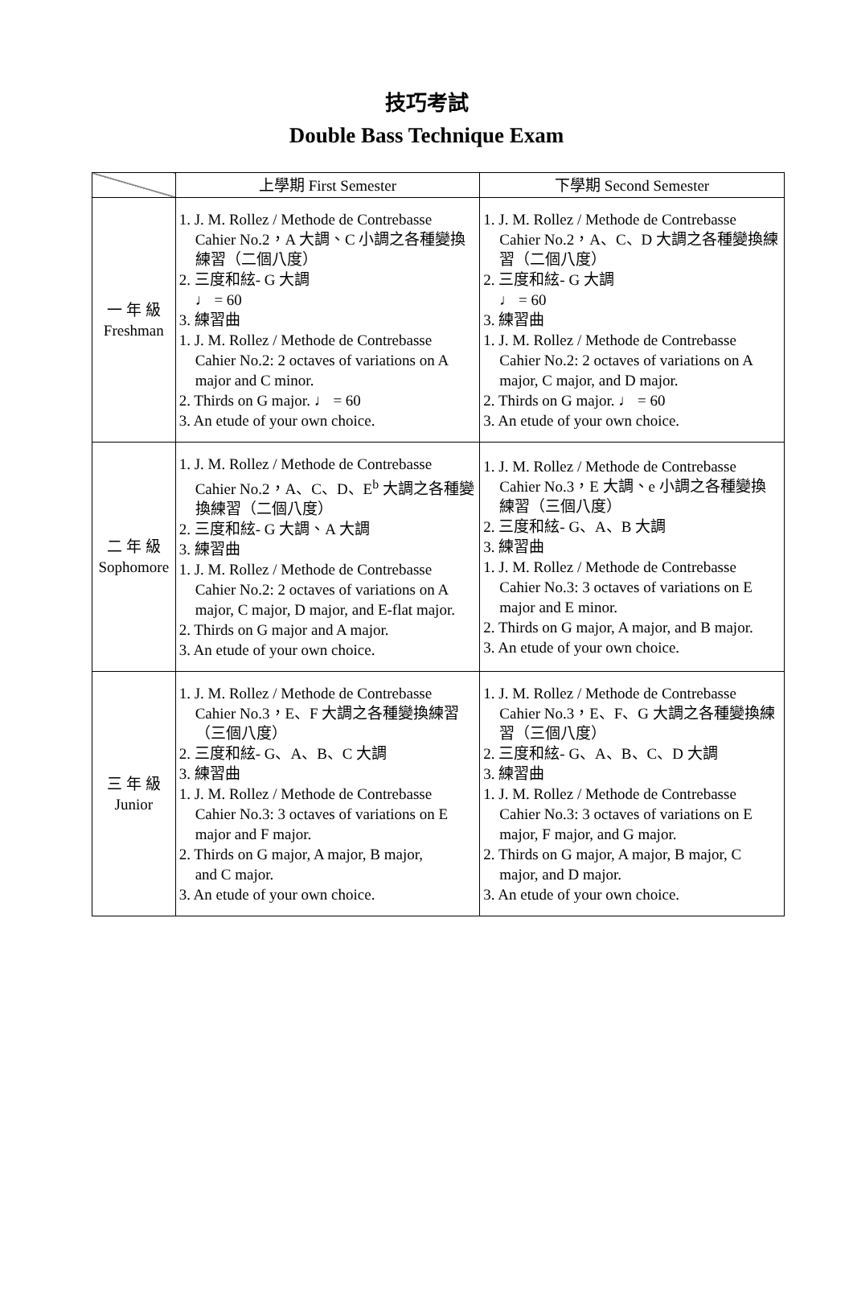技巧考試
Double Bass Technique Exam
| | 上學期 First Semester | 下學期 Second Semester |
| --- | --- | --- |
| 一 年 級 Freshman | 1. J. M. Rollez / Methode de Contrebasse Cahier No.2，A 大調、C 小調之各種變換練習（二個八度） 2. 三度和絃- G 大調 ♩ = 60 3. 練習曲 1. J. M. Rollez / Methode de Contrebasse Cahier No.2: 2 octaves of variations on A major and C minor. 2. Thirds on G major. ♩ = 60 3. An etude of your own choice. | 1. J. M. Rollez / Methode de Contrebasse Cahier No.2，A、C、D 大調之各種變換練習（二個八度） 2. 三度和絃- G 大調 ♩ = 60 3. 練習曲 1. J. M. Rollez / Methode de Contrebasse Cahier No.2: 2 octaves of variations on A major, C major, and D major. 2. Thirds on G major. ♩ = 60 3. An etude of your own choice. |
| 二 年 級 Sophomore | 1. J. M. Rollez / Methode de Contrebasse Cahier No.2，A、C、D、E<sup>b</sup> 大調之各種變換練習（二個八度） 2. 三度和絃- G 大調、A 大調 3. 練習曲 1. J. M. Rollez / Methode de Contrebasse Cahier No.2: 2 octaves of variations on A major, C major, D major, and E-flat major. 2. Thirds on G major and A major. 3. An etude of your own choice. | 1. J. M. Rollez / Methode de Contrebasse Cahier No.3，E 大調、e 小調之各種變換練習（三個八度） 2. 三度和絃- G、A、B 大調 3. 練習曲 1. J. M. Rollez / Methode de Contrebasse Cahier No.3: 3 octaves of variations on E major and E minor. 2. Thirds on G major, A major, and B major. 3. An etude of your own choice. |
| 三 年 級 Junior | 1. J. M. Rollez / Methode de Contrebasse Cahier No.3，E、F 大調之各種變換練習（三個八度） 2. 三度和絃- G、A、B、C 大調 3. 練習曲 1. J. M. Rollez / Methode de Contrebasse Cahier No.3: 3 octaves of variations on E major and F major. 2. Thirds on G major, A major, B major, and C major. 3. An etude of your own choice. | 1. J. M. Rollez / Methode de Contrebasse Cahier No.3，E、F、G 大調之各種變換練習（三個八度） 2. 三度和絃- G、A、B、C、D 大調 3. 練習曲 1. J. M. Rollez / Methode de Contrebasse Cahier No.3: 3 octaves of variations on E major, F major, and G major. 2. Thirds on G major, A major, B major, C major, and D major. 3. An etude of your own choice. |